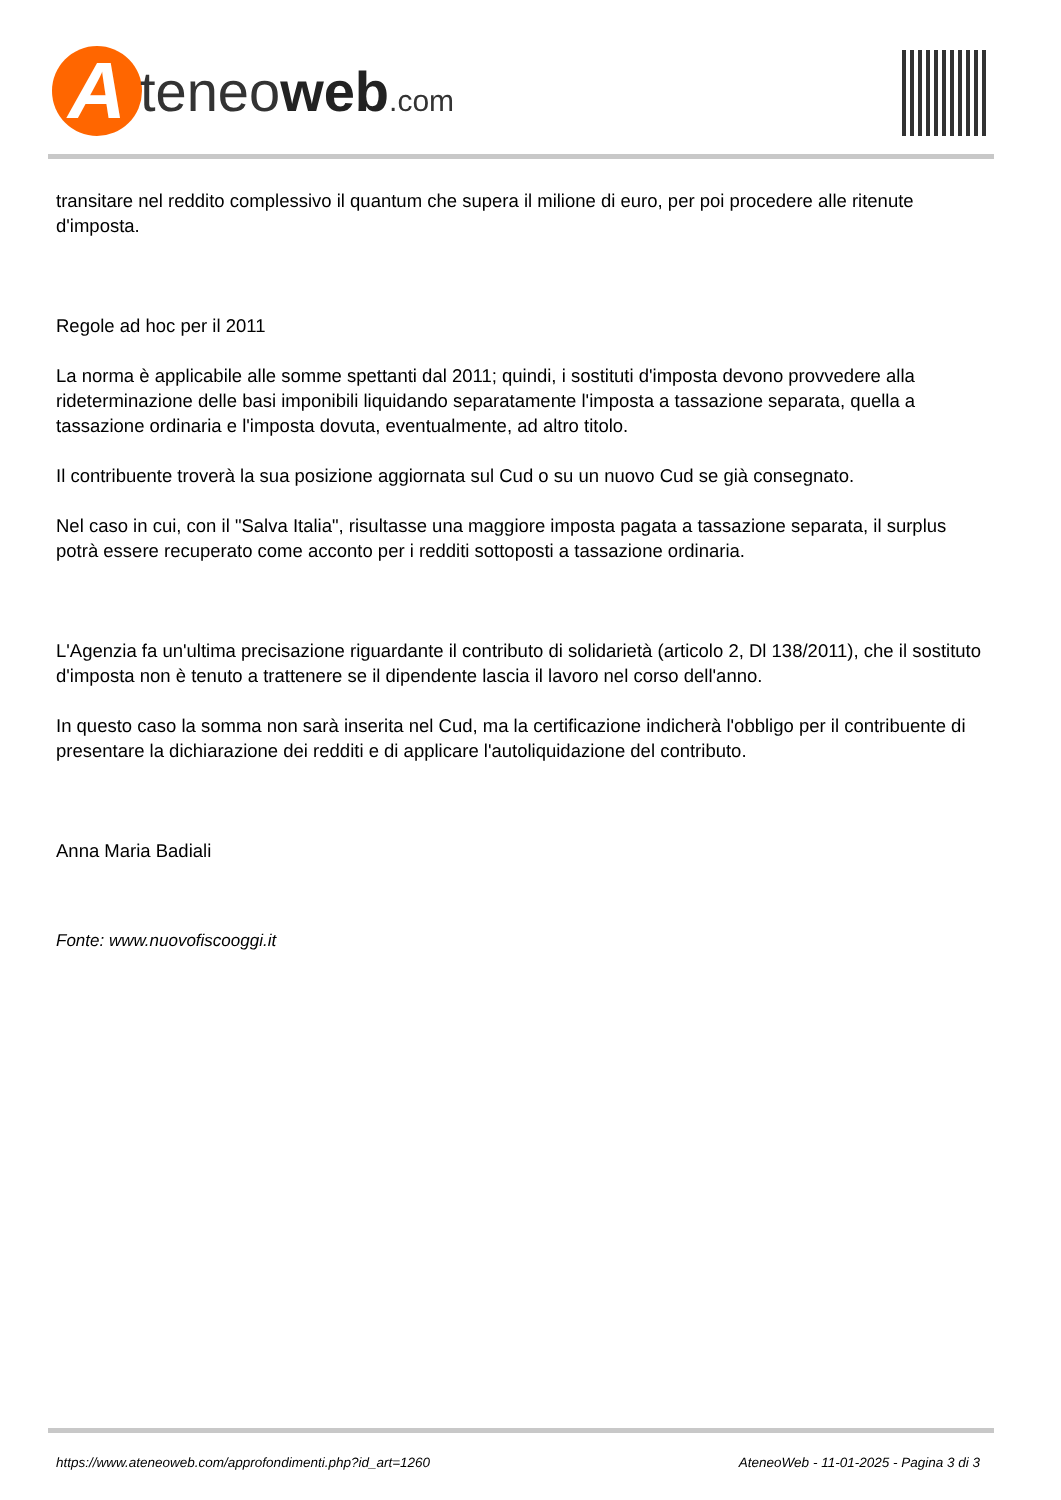A
teneoweb.com
transitare nel reddito complessivo il quantum che supera il milione di euro, per poi procedere alle ritenute d'imposta.
Regole ad hoc per il 2011
La norma è applicabile alle somme spettanti dal 2011; quindi, i sostituti d'imposta devono provvedere alla rideterminazione delle basi imponibili liquidando separatamente l'imposta a tassazione separata, quella a tassazione ordinaria e l'imposta dovuta, eventualmente, ad altro titolo.
Il contribuente troverà la sua posizione aggiornata sul Cud o su un nuovo Cud se già consegnato.
Nel caso in cui, con il "Salva Italia", risultasse una maggiore imposta pagata a tassazione separata, il surplus potrà essere recuperato come acconto per i redditi sottoposti a tassazione ordinaria.
L'Agenzia fa un'ultima precisazione riguardante il contributo di solidarietà (articolo 2, Dl 138/2011), che il sostituto d'imposta non è tenuto a trattenere se il dipendente lascia il lavoro nel corso dell'anno.
In questo caso la somma non sarà inserita nel Cud, ma la certificazione indicherà l'obbligo per il contribuente di presentare la dichiarazione dei redditi e di applicare l'autoliquidazione del contributo.
Anna Maria Badiali
Fonte: www.nuovofiscooggi.it
https://www.ateneoweb.com/approfondimenti.php?id_art=1260 AteneoWeb - 11-01-2025 - Pagina 3 di 3